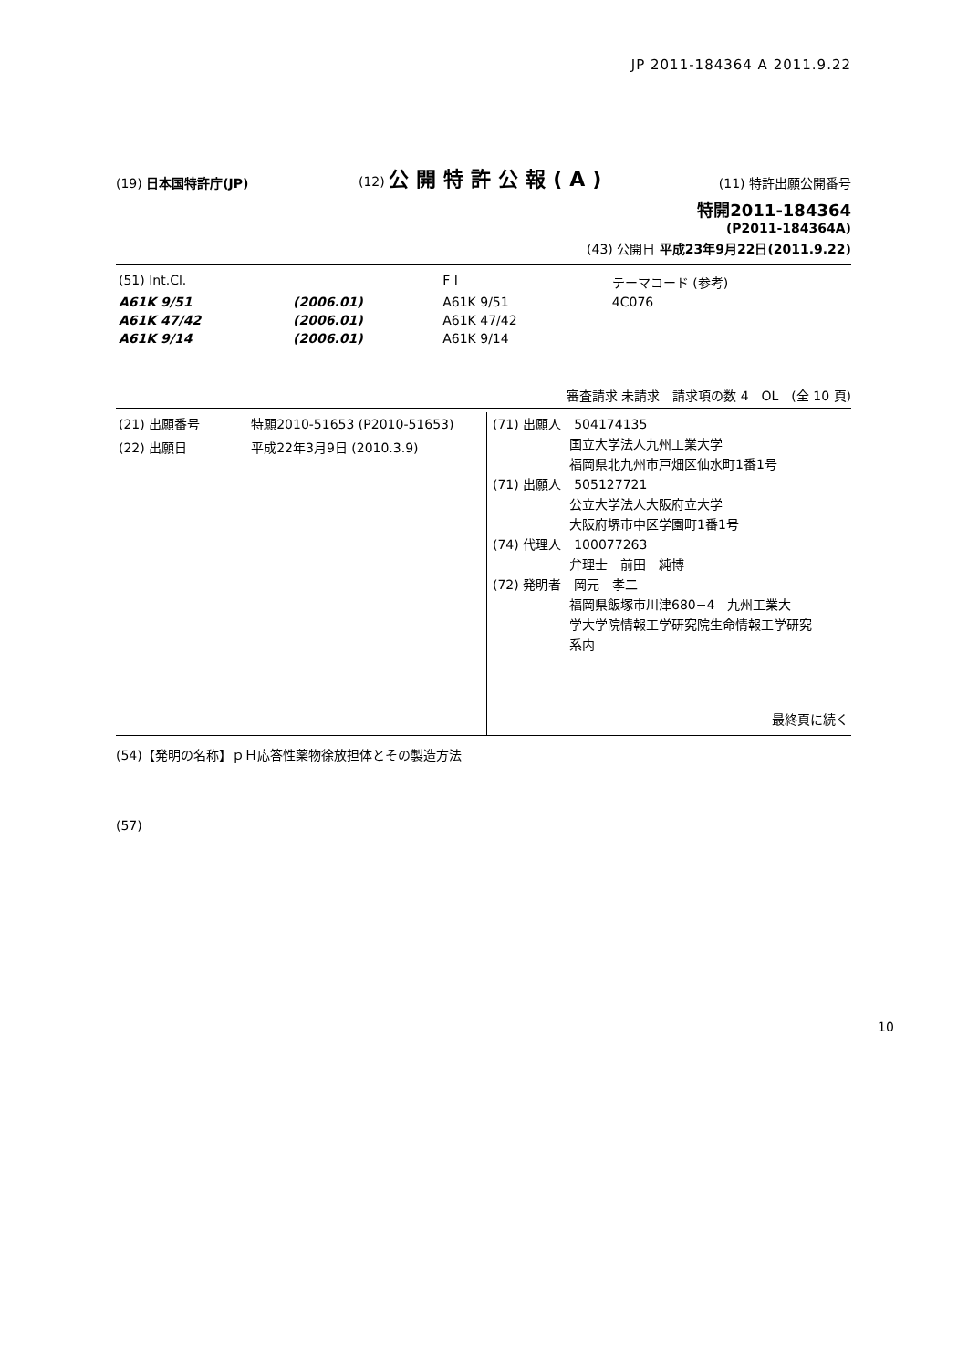JP 2011-184364 A 2011.9.22
(19) 日本国特許庁(JP)
(12) 公開特許公報(A)
(11) 特許出願公開番号
特開2011-184364
(P2011-184364A)
(43) 公開日 平成23年9月22日(2011.9.22)
| (51) Int.Cl. | | F I | | テーマコード (参考) |
| A61K 9/51 | (2006.01) | A61K 9/51 | | 4C076 |
| A61K 47/42 | (2006.01) | A61K 47/42 | | |
| A61K 9/14 | (2006.01) | A61K 9/14 | | |
審査請求 未請求　請求項の数 4　OL　(全 10 頁)
| (21) 出願番号 特願2010-51653 (P2010-51653) (22) 出願日 平成22年3月9日 (2010.3.9) | (71) 出願人 504174135 国立大学法人九州工業大学 福岡県北九州市戸畑区仙水町1番1号 (71) 出願人 505127721 公立大学法人大阪府立大学 大阪府堺市中区学園町1番1号 (74) 代理人 100077263 弁理士 前田 純博 (72) 発明者 岡元 孝二 福岡県飯塚市川津680−4 九州工業大 学大学院情報工学研究院生命情報工学研究 系内 最終頁に続く |
(54)【発明の名称】ｐＨ応答性薬物徐放担体とその製造方法
(57)
10